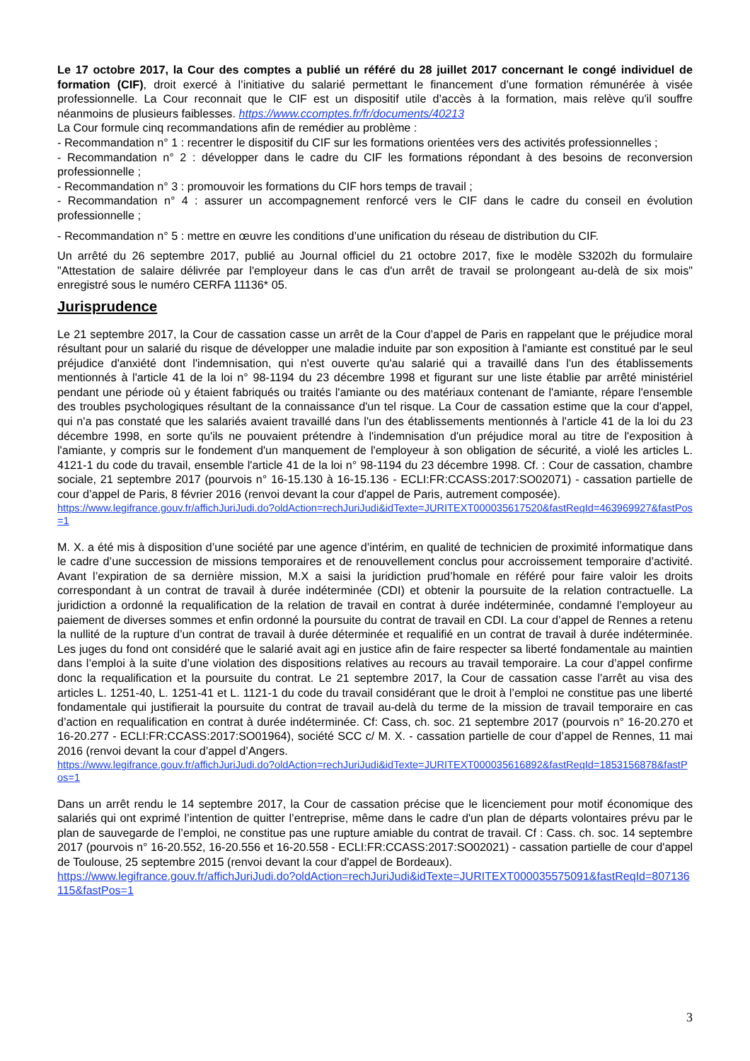Le 17 octobre 2017, la Cour des comptes a publié un référé du 28 juillet 2017 concernant le congé individuel de formation (CIF), droit exercé à l’initiative du salarié permettant le financement d’une formation rémunérée à visée professionnelle. La Cour reconnait que le CIF est un dispositif utile d’accès à la formation, mais relève qu'il souffre néanmoins de plusieurs faiblesses. https://www.ccomptes.fr/fr/documents/40213
La Cour formule cinq recommandations afin de remédier au problème :
- Recommandation n° 1 : recentrer le dispositif du CIF sur les formations orientées vers des activités professionnelles ;
- Recommandation n° 2 : développer dans le cadre du CIF les formations répondant à des besoins de reconversion professionnelle ;
- Recommandation n° 3 : promouvoir les formations du CIF hors temps de travail ;
- Recommandation n° 4 : assurer un accompagnement renforcé vers le CIF dans le cadre du conseil en évolution professionnelle ;
- Recommandation n° 5 : mettre en œuvre les conditions d’une unification du réseau de distribution du CIF.
Un arrêté du 26 septembre 2017, publié au Journal officiel du 21 octobre 2017, fixe le modèle S3202h du formulaire "Attestation de salaire délivrée par l'employeur dans le cas d'un arrêt de travail se prolongeant au-delà de six mois" enregistré sous le numéro CERFA 11136* 05.
Jurisprudence
Le 21 septembre 2017, la Cour de cassation casse un arrêt de la Cour d’appel de Paris en rappelant que le préjudice moral résultant pour un salarié du risque de développer une maladie induite par son exposition à l'amiante est constitué par le seul préjudice d'anxiété dont l'indemnisation, qui n'est ouverte qu'au salarié qui a travaillé dans l'un des établissements mentionnés à l'article 41 de la loi n° 98-1194 du 23 décembre 1998 et figurant sur une liste établie par arrêté ministériel pendant une période où y étaient fabriqués ou traités l'amiante ou des matériaux contenant de l'amiante, répare l'ensemble des troubles psychologiques résultant de la connaissance d'un tel risque. La Cour de cassation estime que la cour d'appel, qui n'a pas constaté que les salariés avaient travaillé dans l'un des établissements mentionnés à l'article 41 de la loi du 23 décembre 1998, en sorte qu'ils ne pouvaient prétendre à l'indemnisation d'un préjudice moral au titre de l'exposition à l'amiante, y compris sur le fondement d'un manquement de l'employeur à son obligation de sécurité, a violé les articles L. 4121-1 du code du travail, ensemble l'article 41 de la loi n° 98-1194 du 23 décembre 1998. Cf. : Cour de cassation, chambre sociale, 21 septembre 2017 (pourvois n° 16-15.130 à 16-15.136 - ECLI:FR:CCASS:2017:SO02071) - cassation partielle de cour d’appel de Paris, 8 février 2016 (renvoi devant la cour d'appel de Paris, autrement composée).
https://www.legifrance.gouv.fr/affichJuriJudi.do?oldAction=rechJuriJudi&idTexte=JURITEXT000035617520&fastReqId=463969927&fastPos=1
M. X. a été mis à disposition d’une société par une agence d’intérim, en qualité de technicien de proximité informatique dans le cadre d’une succession de missions temporaires et de renouvellement conclus pour accroissement temporaire d’activité. Avant l’expiration de sa dernière mission, M.X a saisi la juridiction prud’homale en référé pour faire valoir les droits correspondant à un contrat de travail à durée indéterminée (CDI) et obtenir la poursuite de la relation contractuelle. La juridiction a ordonné la requalification de la relation de travail en contrat à durée indéterminée, condamné l’employeur au paiement de diverses sommes et enfin ordonné la poursuite du contrat de travail en CDI. La cour d’appel de Rennes a retenu la nullité de la rupture d’un contrat de travail à durée déterminée et requalifié en un contrat de travail à durée indéterminée. Les juges du fond ont considéré que le salarié avait agi en justice afin de faire respecter sa liberté fondamentale au maintien dans l’emploi à la suite d’une violation des dispositions relatives au recours au travail temporaire. La cour d’appel confirme donc la requalification et la poursuite du contrat. Le 21 septembre 2017, la Cour de cassation casse l’arrêt au visa des articles L. 1251-40, L. 1251-41 et L. 1121-1 du code du travail considérant que le droit à l’emploi ne constitue pas une liberté fondamentale qui justifierait la poursuite du contrat de travail au-delà du terme de la mission de travail temporaire en cas d’action en requalification en contrat à durée indéterminée. Cf: Cass, ch. soc. 21 septembre 2017 (pourvois n° 16-20.270 et 16-20.277 - ECLI:FR:CCASS:2017:SO01964), société SCC c/ M. X. - cassation partielle de cour d’appel de Rennes, 11 mai 2016 (renvoi devant la cour d’appel d’Angers.
https://www.legifrance.gouv.fr/affichJuriJudi.do?oldAction=rechJuriJudi&idTexte=JURITEXT000035616892&fastReqId=1853156878&fastPos=1
Dans un arrêt rendu le 14 septembre 2017, la Cour de cassation précise que le licenciement pour motif économique des salariés qui ont exprimé l’intention de quitter l’entreprise, même dans le cadre d'un plan de départs volontaires prévu par le plan de sauvegarde de l’emploi, ne constitue pas une rupture amiable du contrat de travail. Cf : Cass. ch. soc. 14 septembre 2017 (pourvois n° 16-20.552, 16-20.556 et 16-20.558 - ECLI:FR:CCASS:2017:SO02021) - cassation partielle de cour d'appel de Toulouse, 25 septembre 2015 (renvoi devant la cour d'appel de Bordeaux).
https://www.legifrance.gouv.fr/affichJuriJudi.do?oldAction=rechJuriJudi&idTexte=JURITEXT000035575091&fastReqId=807136115&fastPos=1
3